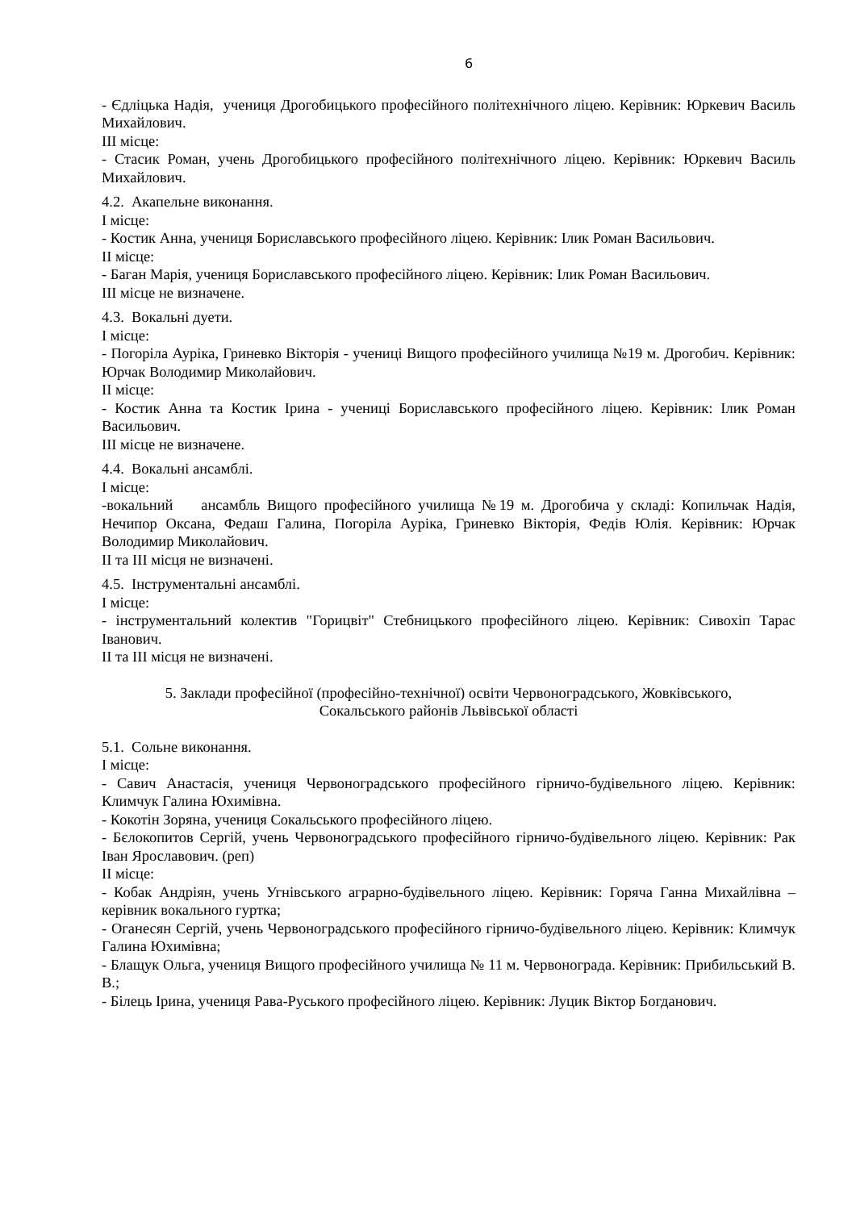6
- Єдліцька Надія, учениця Дрогобицького професійного політехнічного ліцею. Керівник: Юркевич Василь Михайлович.
ІІІ місце:
- Стасик Роман, учень Дрогобицького професійного політехнічного ліцею. Керівник: Юркевич Василь Михайлович.
4.2. Акапельне виконання.
І місце:
- Костик Анна, учениця Бориславського професійного ліцею. Керівник: Ілик Роман Васильович.
ІІ місце:
- Баган Марія, учениця Бориславського професійного ліцею. Керівник: Ілик Роман Васильович.
ІІІ місце не визначене.
4.3. Вокальні дуети.
І місце:
- Погоріла Ауріка, Гриневко Вікторія - учениці Вищого професійного училища №19 м. Дрогобич. Керівник: Юрчак Володимир Миколайович.
ІІ місце:
- Костик Анна та Костик Ірина - учениці Бориславського професійного ліцею. Керівник: Ілик Роман Васильович.
ІІІ місце не визначене.
4.4. Вокальні ансамблі.
І місце:
-вокальний ансамбль Вищого професійного училища №19 м. Дрогобича у складі: Копильчак Надія, Нечипор Оксана, Федаш Галина, Погоріла Ауріка, Гриневко Вікторія, Федів Юлія. Керівник: Юрчак Володимир Миколайович.
ІІ та ІІІ місця не визначені.
4.5. Інструментальні ансамблі.
І місце:
- інструментальний колектив "Горицвіт" Стебницького професійного ліцею. Керівник: Сивохіп Тарас Іванович.
ІІ та ІІІ місця не визначені.
5. Заклади професійної (професійно-технічної) освіти Червоноградського, Жовківського,
Сокальського районів Львівської області
5.1. Сольне виконання.
І місце:
- Савич Анастасія, учениця Червоноградського професійного гірничо-будівельного ліцею. Керівник: Климчук Галина Юхимівна.
- Кокотін Зоряна, учениця Сокальського професійного ліцею.
- Бєлокопитов Сергій, учень Червоноградського професійного гірничо-будівельного ліцею. Керівник: Рак Іван Ярославович. (реп)
ІІ місце:
- Кобак Андріян, учень Угнівського аграрно-будівельного ліцею. Керівник: Горяча Ганна Михайлівна – керівник вокального гуртка;
- Оганесян Сергій, учень Червоноградського професійного гірничо-будівельного ліцею. Керівник: Климчук Галина Юхимівна;
- Блащук Ольга, учениця Вищого професійного училища № 11 м. Червонограда. Керівник: Прибильський В. В.;
- Білець Ірина, учениця Рава-Руського професійного ліцею. Керівник: Луцик Віктор Богданович.